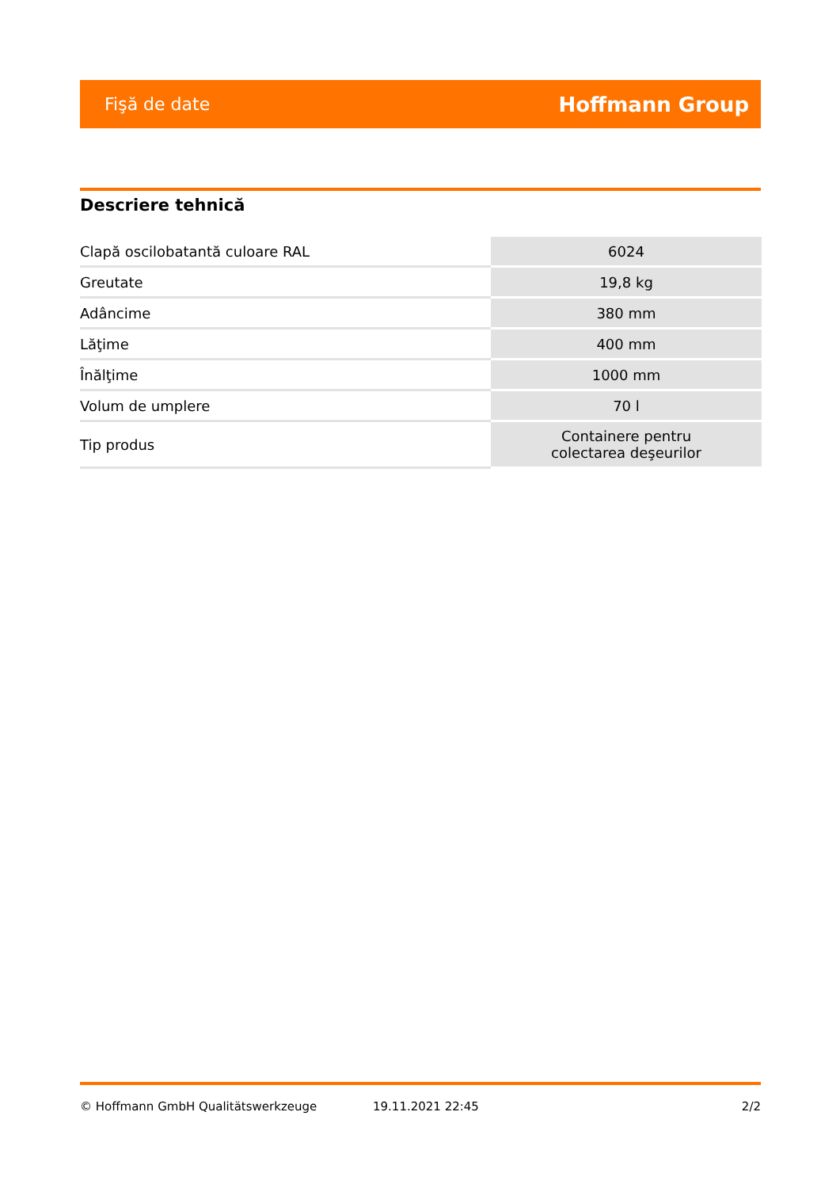Fişă de date Hoffmann Group
Descriere tehnică
| Clapă oscilobatantă culoare RAL | 6024 |
| Greutate | 19,8 kg |
| Adâncime | 380 mm |
| Lăţime | 400 mm |
| Înălţime | 1000 mm |
| Volum de umplere | 70 l |
| Tip produs | Containere pentru colectarea deşeurilor |
© Hoffmann GmbH Qualitätswerkzeuge 19.11.2021 22:45 2/2